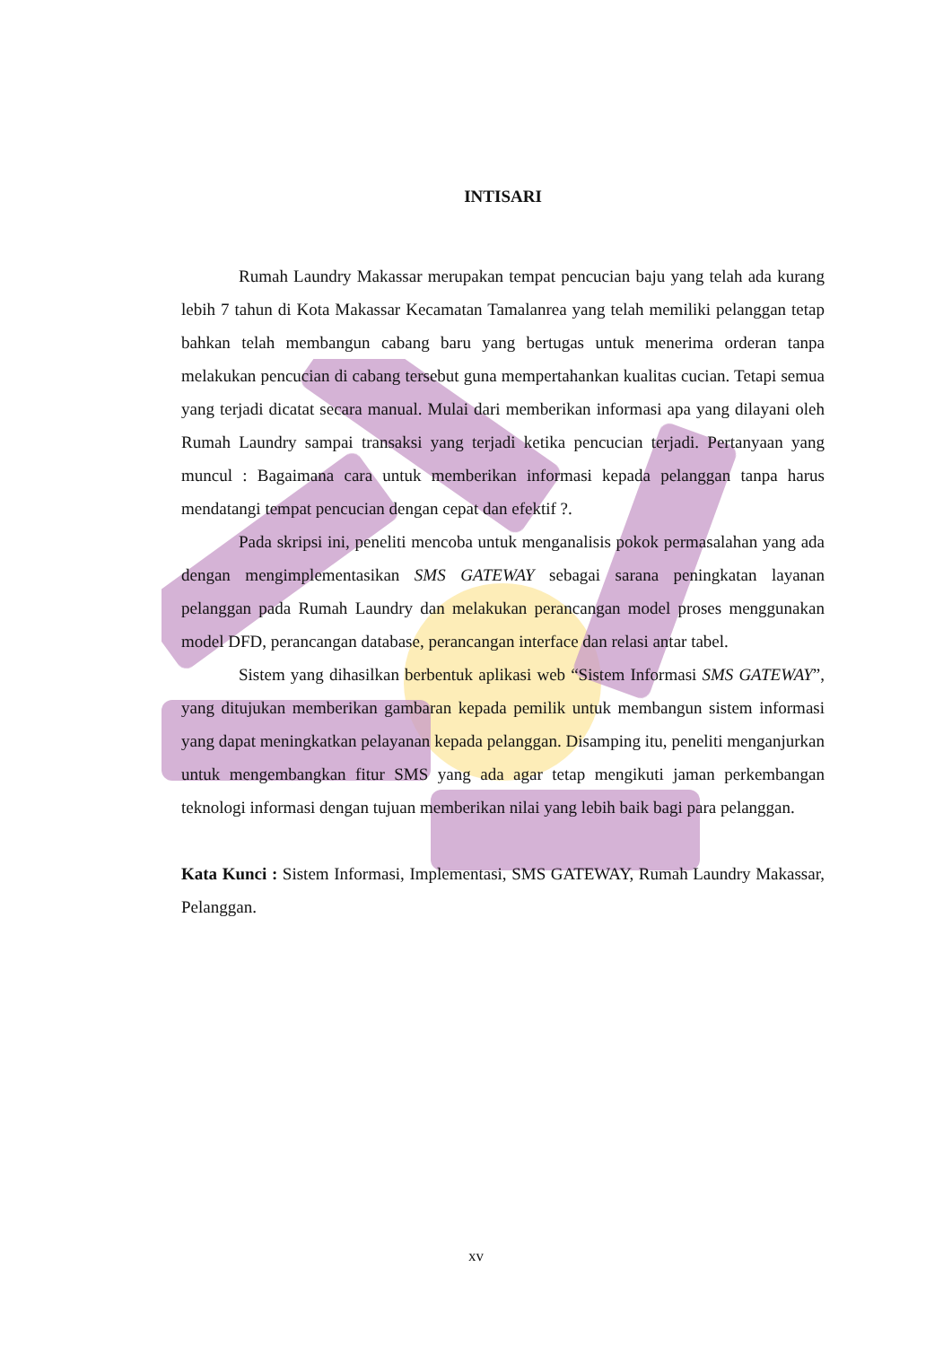INTISARI
Rumah Laundry Makassar merupakan tempat pencucian baju yang telah ada kurang lebih 7 tahun di Kota Makassar Kecamatan Tamalanrea yang telah memiliki pelanggan tetap bahkan telah membangun cabang baru yang bertugas untuk menerima orderan tanpa melakukan pencucian di cabang tersebut guna mempertahankan kualitas cucian. Tetapi semua yang terjadi dicatat secara manual. Mulai dari memberikan informasi apa yang dilayani oleh Rumah Laundry sampai transaksi yang terjadi ketika pencucian terjadi. Pertanyaan yang muncul : Bagaimana cara untuk memberikan informasi kepada pelanggan tanpa harus mendatangi tempat pencucian dengan cepat dan efektif ?.
Pada skripsi ini, peneliti mencoba untuk menganalisis pokok permasalahan yang ada dengan mengimplementasikan SMS GATEWAY sebagai sarana peningkatan layanan pelanggan pada Rumah Laundry dan melakukan perancangan model proses menggunakan model DFD, perancangan database, perancangan interface dan relasi antar tabel.
Sistem yang dihasilkan berbentuk aplikasi web “Sistem Informasi SMS GATEWAY”, yang ditujukan memberikan gambaran kepada pemilik untuk membangun sistem informasi yang dapat meningkatkan pelayanan kepada pelanggan. Disamping itu, peneliti menganjurkan untuk mengembangkan fitur SMS yang ada agar tetap mengikuti jaman perkembangan teknologi informasi dengan tujuan memberikan nilai yang lebih baik bagi para pelanggan.
Kata Kunci : Sistem Informasi, Implementasi, SMS GATEWAY, Rumah Laundry Makassar, Pelanggan.
xv